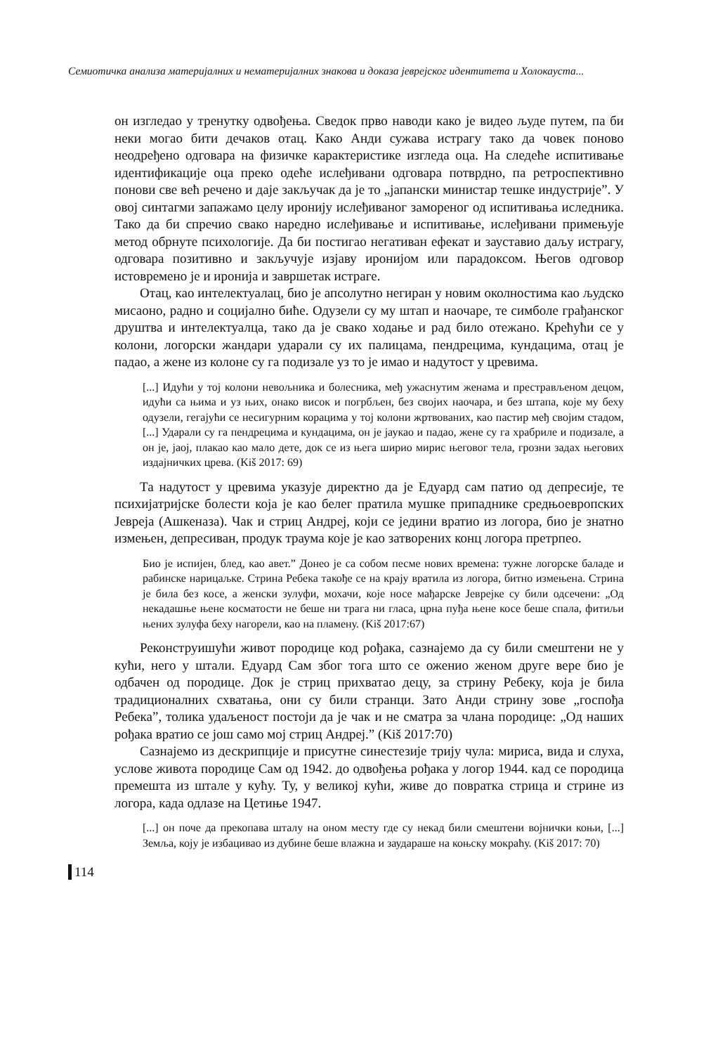Семиотичка анализа материјалних и нематеријалних знакова и доказа јеврејског идентитета и Холокауста...
он изгледао у тренутку одвођења. Сведок прво наводи како је видео људе путем, па би неки могао бити дечаков отац. Како Анди сужава истрагу тако да човек поново неодређено одговара на физичке карактеристике изгледа оца. На следеће испитивање идентификације оца преко одеће ислеђивани одговара потврдно, па ретроспективно понови све већ речено и даје закључак да је то „јапански министар тешке индустрије”. У овој синтагми запажамо целу иронију ислеђиваног замореног од испитивања иследника. Тако да би спречио свако наредно ислеђивање и испитивање, ислеђивани примењује метод обрнуте психологије. Да би постигао негативан ефекат и зауставио даљу истрагу, одговара позитивно и закључује изјаву иронијом или парадоксом. Његов одговор истовремено је и иронија и завршетак истраге.
Отац, као интелектуалац, био је апсолутно негиран у новим околностима као људско мисаоно, радно и социјално биће. Одузели су му штап и наочаре, те симболе грађанског друштва и интелектуалца, тако да је свако ходање и рад било отежано. Крећући се у колони, логорски жандари ударали су их палицама, пендрецима, кундацима, отац је падао, а жене из колоне су га подизале уз то је имао и надутост у цревима.
[...] Идући у тој колони невољника и болесника, међ ужаснутим женама и престрављеном децом, идући са њима и уз њих, онако висок и погрбљен, без својих наочара, и без штапа, које му беху одузели, гегајући се несигурним корацима у тој колони жртвованих, као пастир међ својим стадом, [...] Ударали су га пендрецима и кундацима, он је јаукао и падао, жене су га храбриле и подизале, а он је, јаој, плакао као мало дете, док се из њега ширио мирис његовог тела, грозни задах његових издајничких црева. (Kiš 2017: 69)
Та надутост у цревима указује директно да је Едуард сам патио од депресије, те психијатријске болести која је као белег пратила мушке припаднике средњоевропских Јевреја (Ашкеназа). Чак и стриц Андреј, који се једини вратио из логора, био је знатно измењен, депресиван, продук траума које је као затворених конц логора претрпео.
Био је испијен, блед, као авет.” Донео је са собом песме нових времена: тужне логорске баладе и рабинске нарицаљке. Стрина Ребека такође се на крају вратила из логора, битно измењена. Стрина је била без косе, а женски зулуфи, мохачи, које носе мађарске Јеврејке су били одсечени: „Од некадашње њене косматости не беше ни трага ни гласа, црна пуђа њене косе беше спала, фитиљи њених зулуфа беху нагорели, као на пламену. (Kiš 2017:67)
Реконструишући живот породице код рођака, сазнајемо да су били смештени не у кући, него у штали. Едуард Сам због тога што се оженио женом друге вере био је одбачен од породице. Док је стриц прихватао децу, за стрину Ребеку, која је била традиционалних схватања, они су били странци. Зато Анди стрину зове „госпођа Ребека”, толика удаљеност постоји да је чак и не сматра за члана породице: „Од наших рођака вратио се још само мој стриц Андреј.” (Kiš 2017:70)
Сазнајемо из дескрипције и присутне синестезије трију чула: мириса, вида и слуха, услове живота породице Сам од 1942. до одвођења рођака у логор 1944. кад се породица премешта из штале у кућу. Ту, у великој кући, живе до повратка стрица и стрине из логора, када одлазе на Цетиње 1947.
[...] он поче да прекопава шталу на оном месту где су некад били смештени војнички коњи, [...] Земља, коју је избацивао из дубине беше влажна и заудараше на коњску мокраћу. (Kiš 2017: 70)
114